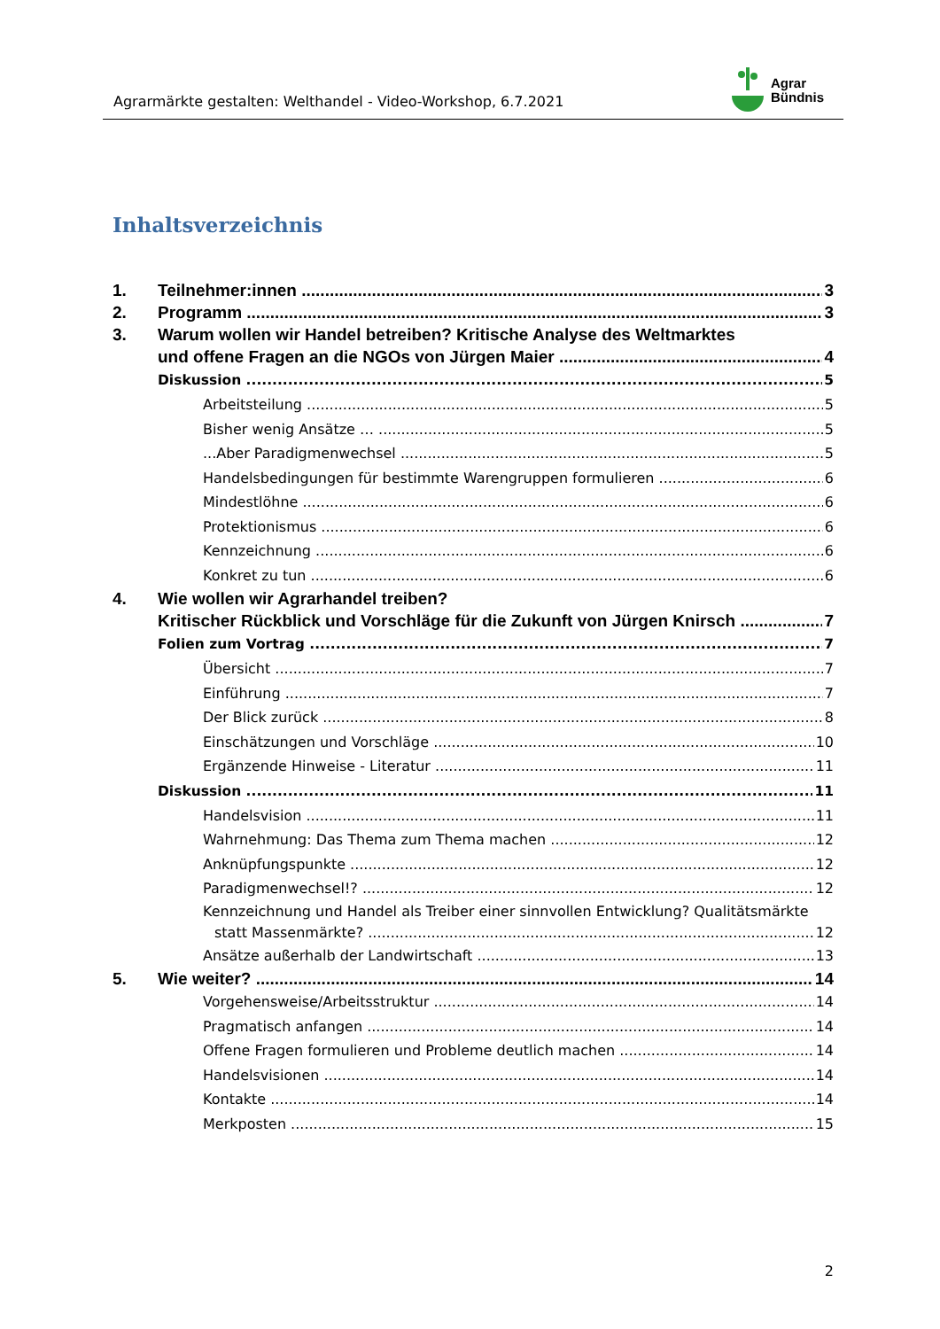Agrarmärkte gestalten: Welthandel - Video-Workshop, 6.7.2021
Agrar
Bündnis
Inhaltsverzeichnis
1. Teilnehmer:innen 3
2. Programm 3
3. Warum wollen wir Handel betreiben? Kritische Analyse des Weltmarktes
und offene Fragen an die NGOs von Jürgen Maier 4
Diskussion 5
Arbeitsteilung 5
Bisher wenig Ansätze … 5
...Aber Paradigmenwechsel 5
Handelsbedingungen für bestimmte Warengruppen formulieren 6
Mindestlöhne 6
Protektionismus 6
Kennzeichnung 6
Konkret zu tun 6
4. Wie wollen wir Agrarhandel treiben?
Kritischer Rückblick und Vorschläge für die Zukunft von Jürgen Knirsch 7
Folien zum Vortrag 7
Übersicht 7
Einführung 7
Der Blick zurück 8
Einschätzungen und Vorschläge 10
Ergänzende Hinweise - Literatur 11
Diskussion 11
Handelsvision 11
Wahrnehmung: Das Thema zum Thema machen 12
Anknüpfungspunkte 12
Paradigmenwechsel!? 12
Kennzeichnung und Handel als Treiber einer sinnvollen Entwicklung? Qualitätsmärkte
statt Massenmärkte? 12
Ansätze außerhalb der Landwirtschaft 13
5. Wie weiter? 14
Vorgehensweise/Arbeitsstruktur 14
Pragmatisch anfangen 14
Offene Fragen formulieren und Probleme deutlich machen 14
Handelsvisionen 14
Kontakte 14
Merkposten 15
2